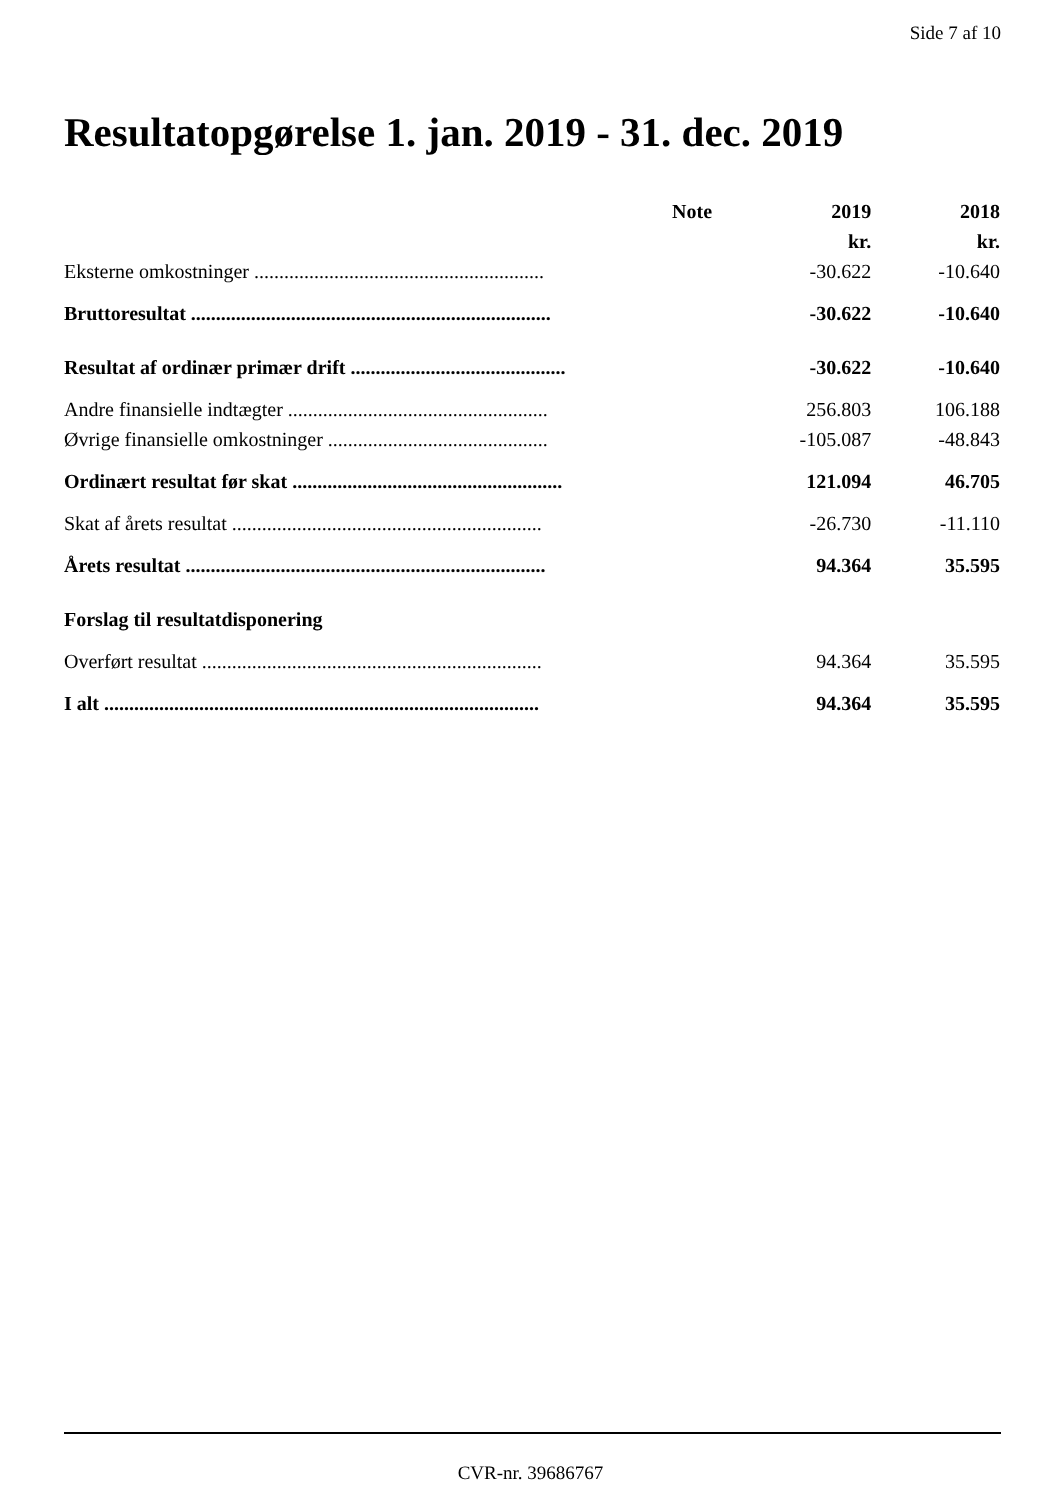Side 7 af 10
Resultatopgørelse 1. jan. 2019 - 31. dec. 2019
| | Note | 2019 | 2018 |
| --- | --- | --- | --- |
| | | kr. | kr. |
| Eksterne omkostninger .......................................................... | | -30.622 | -10.640 |
| Bruttoresultat ........................................................................ | | -30.622 | -10.640 |
| Resultat af ordinær primær drift ........................................... | | -30.622 | -10.640 |
| Andre finansielle indtægter .................................................... | | 256.803 | 106.188 |
| Øvrige finansielle omkostninger ............................................ | | -105.087 | -48.843 |
| Ordinært resultat før skat ...................................................... | | 121.094 | 46.705 |
| Skat af årets resultat .............................................................. | | -26.730 | -11.110 |
| Årets resultat ........................................................................ | | 94.364 | 35.595 |
| Forslag til resultatdisponering | | | |
| Overført resultat .................................................................... | | 94.364 | 35.595 |
| I alt ....................................................................................... | | 94.364 | 35.595 |
CVR-nr. 39686767